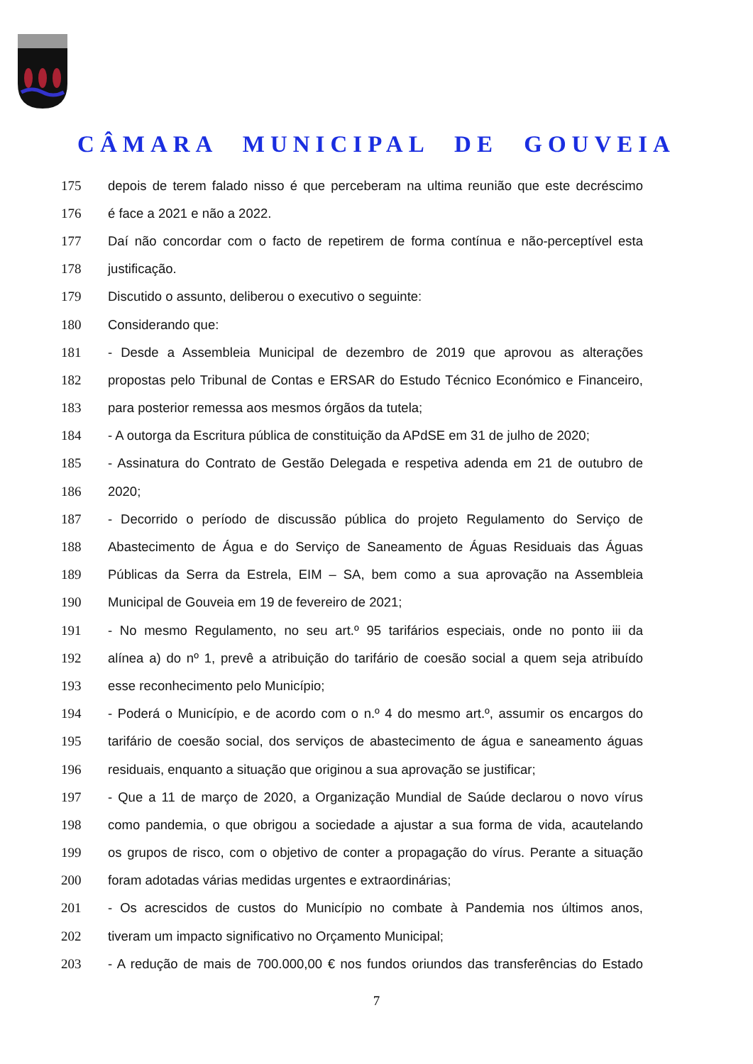CÂMARA MUNICIPAL DE GOUVEIA
175 depois de terem falado nisso é que perceberam na ultima reunião que este decréscimo
176 é face a 2021 e não a 2022.
177 Daí não concordar com o facto de repetirem de forma contínua e não-perceptível esta
178 justificação.
179 Discutido o assunto, deliberou o executivo o seguinte:
180 Considerando que:
181 - Desde a Assembleia Municipal de dezembro de 2019 que aprovou as alterações
182 propostas pelo Tribunal de Contas e ERSAR do Estudo Técnico Económico e Financeiro,
183 para posterior remessa aos mesmos órgãos da tutela;
184 - A outorga da Escritura pública de constituição da APdSE em 31 de julho de 2020;
185 - Assinatura do Contrato de Gestão Delegada e respetiva adenda em 21 de outubro de
186 2020;
187 - Decorrido o período de discussão pública do projeto Regulamento do Serviço de
188 Abastecimento de Água e do Serviço de Saneamento de Águas Residuais das Águas
189 Públicas da Serra da Estrela, EIM – SA, bem como a sua aprovação na Assembleia
190 Municipal de Gouveia em 19 de fevereiro de 2021;
191 - No mesmo Regulamento, no seu art.º 95 tarifários especiais, onde no ponto iii da
192 alínea a) do nº 1, prevê a atribuição do tarifário de coesão social a quem seja atribuído
193 esse reconhecimento pelo Município;
194 - Poderá o Município, e de acordo com o n.º 4 do mesmo art.º, assumir os encargos do
195 tarifário de coesão social, dos serviços de abastecimento de água e saneamento águas
196 residuais, enquanto a situação que originou a sua aprovação se justificar;
197 - Que a 11 de março de 2020, a Organização Mundial de Saúde declarou o novo vírus
198 como pandemia, o que obrigou a sociedade a ajustar a sua forma de vida, acautelando
199 os grupos de risco, com o objetivo de conter a propagação do vírus. Perante a situação
200 foram adotadas várias medidas urgentes e extraordinárias;
201 - Os acrescidos de custos do Município no combate à Pandemia nos últimos anos,
202 tiveram um impacto significativo no Orçamento Municipal;
203 - A redução de mais de 700.000,00 € nos fundos oriundos das transferências do Estado
7